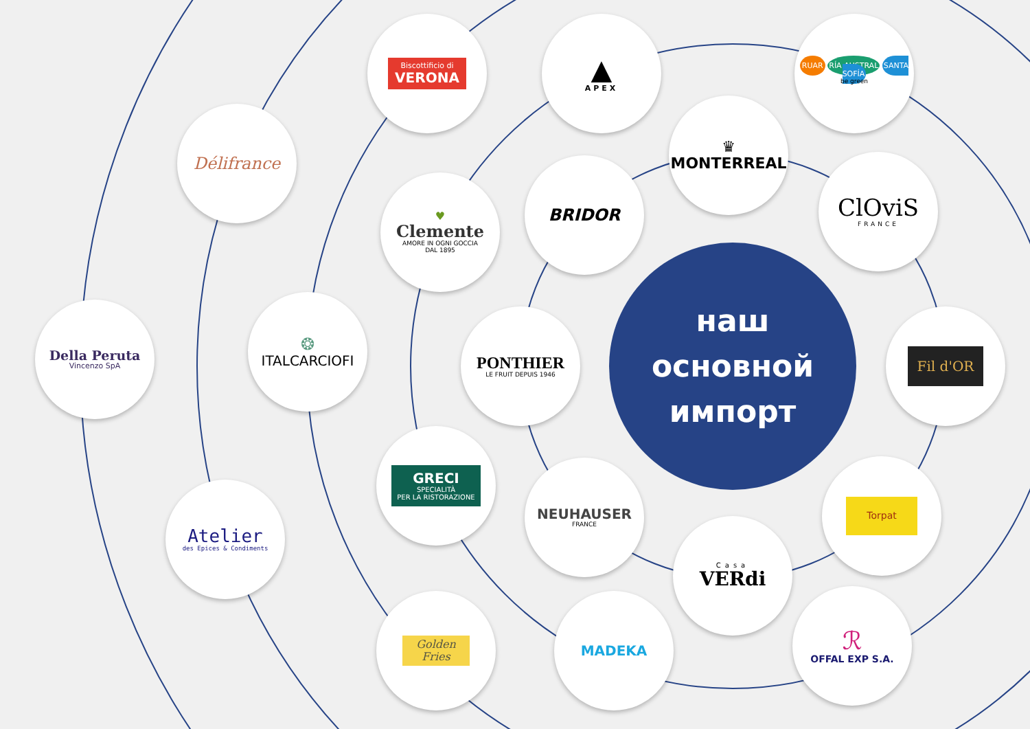наш
основной
импорт
Biscottificio di
VERONA
▲
APEX
RUAR RÍA AUSTRAL SANTA SOFÍA
be green
Délifrance
♛
MONTERREAL
♥
Clemente
AMORE IN OGNI GOCCIA
DAL 1895
BRIDOR
ClOviS
FRANCE
❂
ITALCARCIOFI
Della Peruta
Vincenzo SpA
PONTHIER
LE FRUIT DEPUIS 1946
Fil d'OR
GRECI
SPECIALITÀ
PER LA RISTORAZIONE
NEUHAUSER
FRANCE
Torpat
Atelier
des Epices & Condiments
Casa
VERdi
Golden
Fries
MADEKA
ℛ
OFFAL EXP S.A.